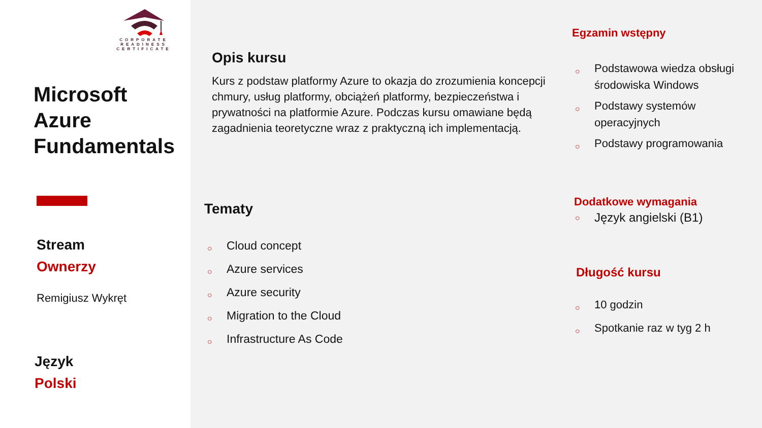CORPORATE READINESS
CERTIFICATE
Microsoft
Azure
Fundamentals
Stream
Ownerzy
Remigiusz Wykręt
Język
Polski
Opis kursu
Kurs z podstaw platformy Azure to okazja do zrozumienia koncepcji chmury, usług platformy, obciążeń platformy, bezpieczeństwa i prywatności na platformie Azure. Podczas kursu omawiane będą zagadnienia teoretyczne wraz z praktyczną ich implementacją.
Tematy
○ Cloud concept
○ Azure services
○ Azure security
○ Migration to the Cloud
○ Infrastructure As Code
Egzamin wstępny
○ Podstawowa wiedza obsługi środowiska Windows
○ Podstawy systemów operacyjnych
○ Podstawy programowania
Dodatkowe wymagania
○ Język angielski (B1)
Długość kursu
○ 10 godzin
○ Spotkanie raz w tyg 2 h